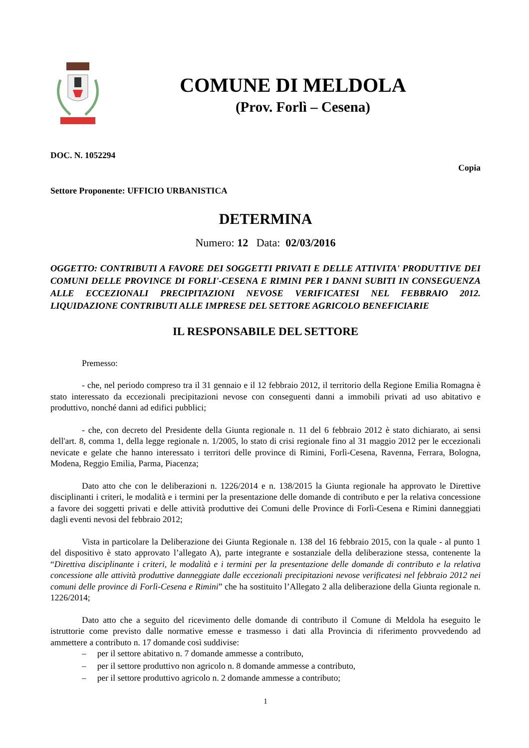COMUNE DI MELDOLA
(Prov. Forlì – Cesena)
DOC. N. 1052294
Copia
Settore Proponente: UFFICIO URBANISTICA
DETERMINA
Numero: 12 Data: 02/03/2016
OGGETTO: CONTRIBUTI A FAVORE DEI SOGGETTI PRIVATI E DELLE ATTIVITA' PRODUTTIVE DEI COMUNI DELLE PROVINCE DI FORLI'-CESENA E RIMINI PER I DANNI SUBITI IN CONSEGUENZA ALLE ECCEZIONALI PRECIPITAZIONI NEVOSE VERIFICATESI NEL FEBBRAIO 2012. LIQUIDAZIONE CONTRIBUTI ALLE IMPRESE DEL SETTORE AGRICOLO BENEFICIARIE
IL RESPONSABILE DEL SETTORE
Premesso:
- che, nel periodo compreso tra il 31 gennaio e il 12 febbraio 2012, il territorio della Regione Emilia Romagna è stato interessato da eccezionali precipitazioni nevose con conseguenti danni a immobili privati ad uso abitativo e produttivo, nonché danni ad edifici pubblici;
- che, con decreto del Presidente della Giunta regionale n. 11 del 6 febbraio 2012 è stato dichiarato, ai sensi dell'art. 8, comma 1, della legge regionale n. 1/2005, lo stato di crisi regionale fino al 31 maggio 2012 per le eccezionali nevicate e gelate che hanno interessato i territori delle province di Rimini, Forlì-Cesena, Ravenna, Ferrara, Bologna, Modena, Reggio Emilia, Parma, Piacenza;
Dato atto che con le deliberazioni n. 1226/2014 e n. 138/2015 la Giunta regionale ha approvato le Direttive disciplinanti i criteri, le modalità e i termini per la presentazione delle domande di contributo e per la relativa concessione a favore dei soggetti privati e delle attività produttive dei Comuni delle Province di Forlì-Cesena e Rimini danneggiati dagli eventi nevosi del febbraio 2012;
Vista in particolare la Deliberazione dei Giunta Regionale n. 138 del 16 febbraio 2015, con la quale - al punto 1 del dispositivo è stato approvato l’allegato A), parte integrante e sostanziale della deliberazione stessa, contenente la “Direttiva disciplinante i criteri, le modalità e i termini per la presentazione delle domande di contributo e la relativa concessione alle attività produttive danneggiate dalle eccezionali precipitazioni nevose verificatesi nel febbraio 2012 nei comuni delle province di Forlì-Cesena e Rimini” che ha sostituito l’Allegato 2 alla deliberazione della Giunta regionale n. 1226/2014;
Dato atto che a seguito del ricevimento delle domande di contributo il Comune di Meldola ha eseguito le istruttorie come previsto dalle normative emesse e trasmesso i dati alla Provincia di riferimento provvedendo ad ammettere a contributo n. 17 domande così suddivise:
– per il settore abitativo n. 7 domande ammesse a contributo,
– per il settore produttivo non agricolo n. 8 domande ammesse a contributo,
– per il settore produttivo agricolo n. 2 domande ammesse a contributo;
1